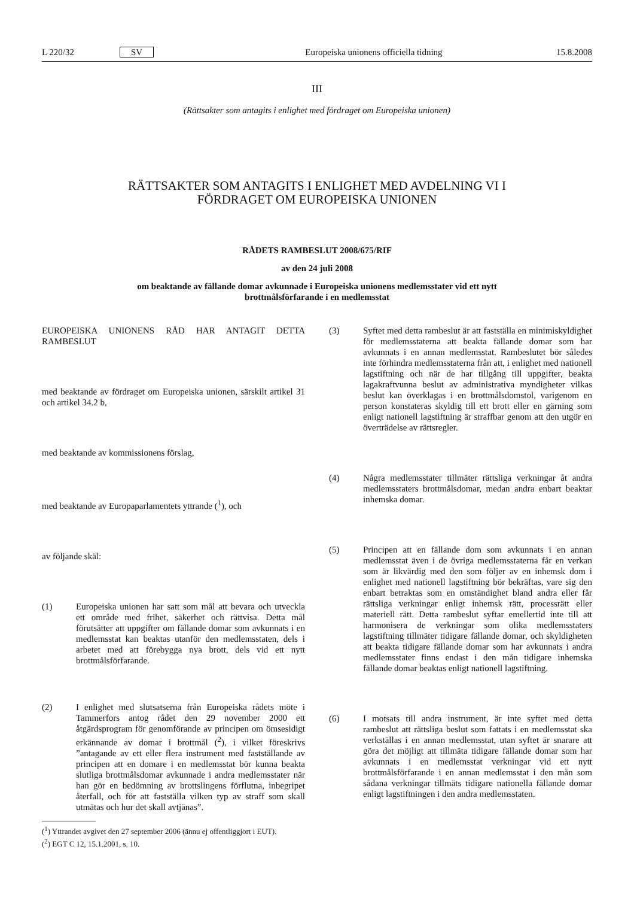L 220/32 SV
Europeiska unionens officiella tidning
15.8.2008
III
(Rättsakter som antagits i enlighet med fördraget om Europeiska unionen)
RÄTTSAKTER SOM ANTAGITS I ENLIGHET MED AVDELNING VI I
FÖRDRAGET OM EUROPEISKA UNIONEN
RÅDETS RAMBESLUT 2008/675/RIF
av den 24 juli 2008
om beaktande av fällande domar avkunnade i Europeiska unionens medlemsstater vid ett nytt
brottmålsförfarande i en medlemsstat
EUROPEISKA UNIONENS RÅD HAR ANTAGIT DETTA RAMBESLUT
med beaktande av fördraget om Europeiska unionen, särskilt artikel 31 och artikel 34.2 b,
med beaktande av kommissionens förslag,
med beaktande av Europaparlamentets yttrande (<sup>1</sup>), och
av följande skäl:
(1) Europeiska unionen har satt som mål att bevara och utveckla ett område med frihet, säkerhet och rättvisa. Detta mål förutsätter att uppgifter om fällande domar som avkunnats i en medlemsstat kan beaktas utanför den medlemsstaten, dels i arbetet med att förebygga nya brott, dels vid ett nytt brottmålsförfarande.
(2) I enlighet med slutsatserna från Europeiska rådets möte i Tammerfors antog rådet den 29 november 2000 ett åtgärdsprogram för genomförande av principen om ömsesidigt erkännande av domar i brottmål (<sup>2</sup>), i vilket föreskrivs ”antagande av ett eller flera instrument med fastställande av principen att en domare i en medlemsstat bör kunna beakta slutliga brottmålsdomar avkunnade i andra medlemsstater när han gör en bedömning av brottslingens förflutna, inbegripet återfall, och för att fastställa vilken typ av straff som skall utmätas och hur det skall avtjänas”.
(<sup>1</sup>) Yttrandet avgivet den 27 september 2006 (ännu ej offentliggjort i EUT).
(<sup>2</sup>) EGT C 12, 15.1.2001, s. 10.
(3) Syftet med detta rambeslut är att fastställa en minimiskyldighet för medlemsstaterna att beakta fällande domar som har avkunnats i en annan medlemsstat. Rambeslutet bör således inte förhindra medlemsstaterna från att, i enlighet med nationell lagstiftning och när de har tillgång till uppgifter, beakta lagakraftvunna beslut av administrativa myndigheter vilkas beslut kan överklagas i en brottmålsdomstol, varigenom en person konstateras skyldig till ett brott eller en gärning som enligt nationell lagstiftning är straffbar genom att den utgör en överträdelse av rättsregler.
(4) Några medlemsstater tillmäter rättsliga verkningar åt andra medlemsstaters brottmålsdomar, medan andra enbart beaktar inhemska domar.
(5) Principen att en fällande dom som avkunnats i en annan medlemsstat även i de övriga medlemsstaterna får en verkan som är likvärdig med den som följer av en inhemsk dom i enlighet med nationell lagstiftning bör bekräftas, vare sig den enbart betraktas som en omständighet bland andra eller får rättsliga verkningar enligt inhemsk rätt, processrätt eller materiell rätt. Detta rambeslut syftar emellertid inte till att harmonisera de verkningar som olika medlemsstaters lagstiftning tillmäter tidigare fällande domar, och skyldigheten att beakta tidigare fällande domar som har avkunnats i andra medlemsstater finns endast i den mån tidigare inhemska fällande domar beaktas enligt nationell lagstiftning.
(6) I motsats till andra instrument, är inte syftet med detta rambeslut att rättsliga beslut som fattats i en medlemsstat ska verkställas i en annan medlemsstat, utan syftet är snarare att göra det möjligt att tillmäta tidigare fällande domar som har avkunnats i en medlemsstat verkningar vid ett nytt brottmålsförfarande i en annan medlemsstat i den mån som sådana verkningar tillmäts tidigare nationella fällande domar enligt lagstiftningen i den andra medlemsstaten.